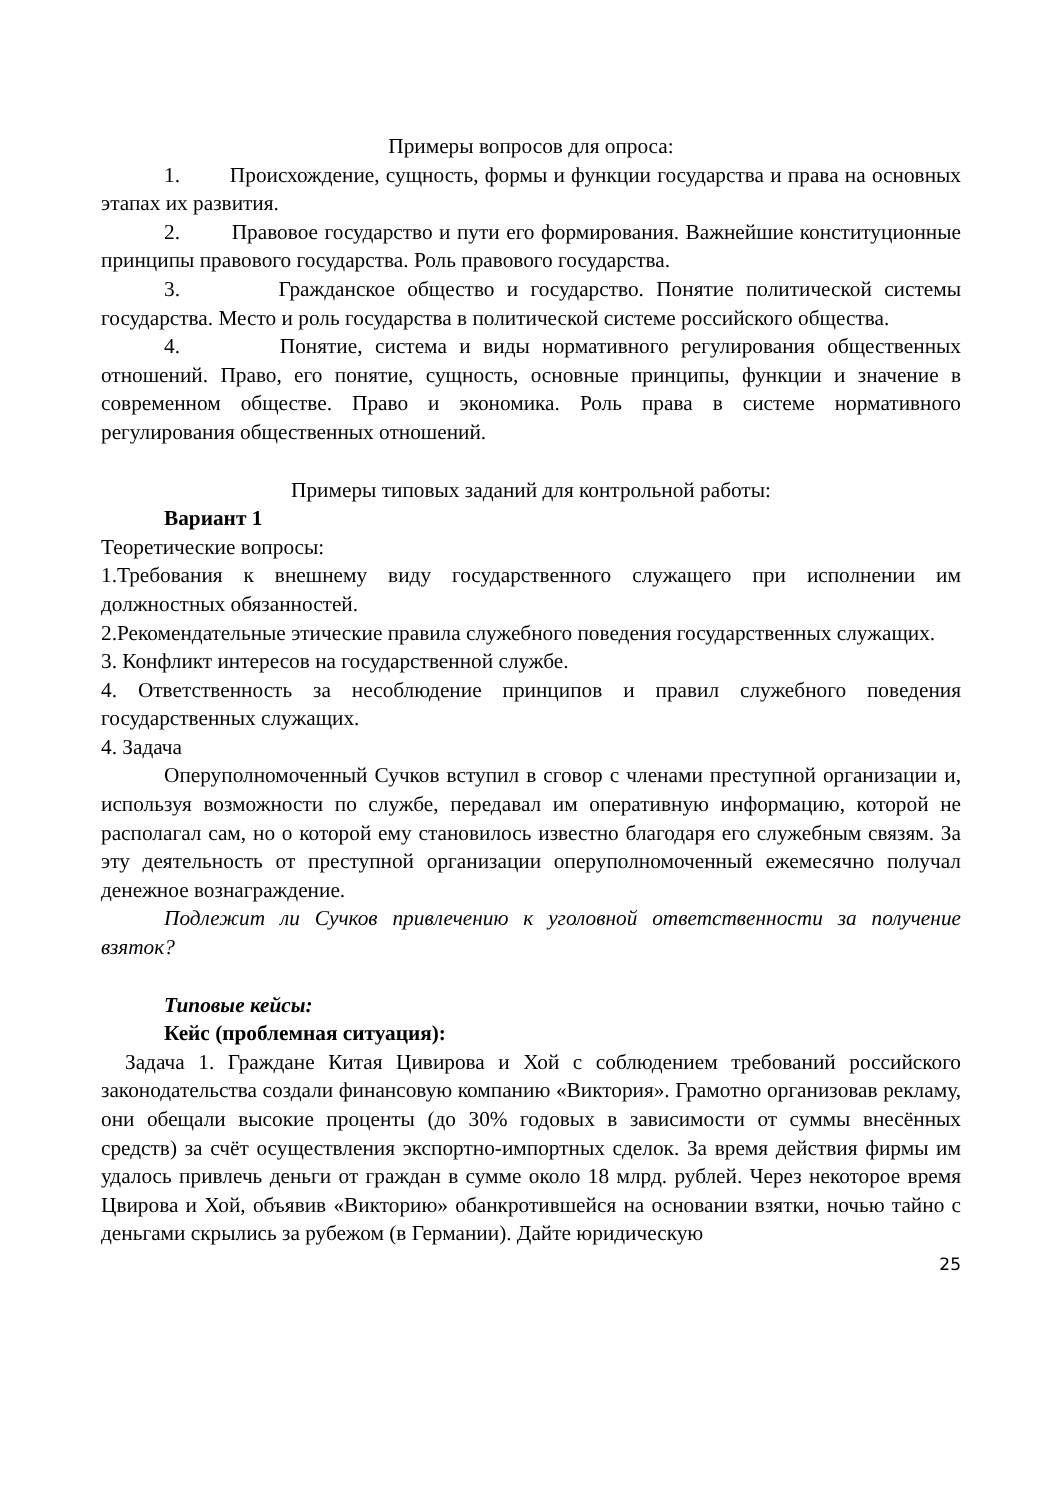Примеры вопросов для опроса:
1. Происхождение, сущность, формы и функции государства и права на основных этапах их развития.
2. Правовое государство и пути его формирования. Важнейшие конституционные принципы правового государства. Роль правового государства.
3. Гражданское общество и государство. Понятие политической системы государства. Место и роль государства в политической системе российского общества.
4. Понятие, система и виды нормативного регулирования общественных отношений. Право, его понятие, сущность, основные принципы, функции и значение в современном обществе. Право и экономика. Роль права в системе нормативного регулирования общественных отношений.
Примеры типовых заданий для контрольной работы:
Вариант 1
Теоретические вопросы:
1.Требования к внешнему виду государственного служащего при исполнении им должностных обязанностей.
2.Рекомендательные этические правила служебного поведения государственных служащих.
3. Конфликт интересов на государственной службе.
4. Ответственность за несоблюдение принципов и правил служебного поведения государственных служащих.
4. Задача
Оперуполномоченный Сучков вступил в сговор с членами преступной организации и, используя возможности по службе, передавал им оперативную информацию, которой не располагал сам, но о которой ему становилось известно благодаря его служебным связям. За эту деятельность от преступной организации оперуполномоченный ежемесячно получал денежное вознаграждение.
Подлежит ли Сучков привлечению к уголовной ответственности за получение взяток?
Типовые кейсы:
Кейс (проблемная ситуация):
Задача 1. Граждане Китая Цивирова и Хой с соблюдением требований российского законодательства создали финансовую компанию «Виктория». Грамотно организовав рекламу, они обещали высокие проценты (до 30% годовых в зависимости от суммы внесённых средств) за счёт осуществления экспортно-импортных сделок. За время действия фирмы им удалось привлечь деньги от граждан в сумме около 18 млрд. рублей. Через некоторое время Цвирова и Хой, объявив «Викторию» обанкротившейся на основании взятки, ночью тайно с деньгами скрылись за рубежом (в Германии). Дайте юридическую
25